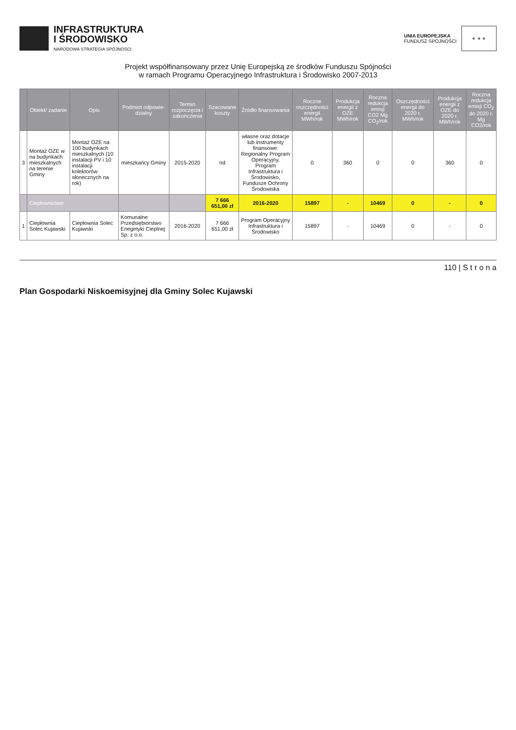INFRASTRUKTURA
I ŚRODOWISKO
NARODOWA STRATEGIA SPÓJNOŚCI
UNIA EUROPEJSKA
FUNDUSZ SPÓJNOŚCI
★ ★ ★
Projekt współfinansowany przez Unię Europejską ze środków Funduszu Spójności
w ramach Programu Operacyjnego Infrastruktura i Środowisko 2007-2013
| | Obiekt/ zadanie | Opis | Podmiot odpowie-dzialny | Termin rozpoczęcia i zakończenia | Szacowane koszty | Źródło finansowania | Roczne oszczędności energii MWh/rok | Produkcja energii z OZE MWh/rok | Roczna redukcja emisji CO2 Mg CO<sub>2</sub>/rok | Oszczędności energii do 2020 r. MWh/rok | Produkcja energii z OZE do 2020 r. MWh/rok | Roczna redukcja emisji CO<sub>2</sub> do 2020 r. Mg CO2/rok |
| --- | --- | --- | --- | --- | --- | --- | --- | --- | --- | --- | --- | --- |
| 3 | Montaż OZE w na budynkach mieszkalnych na terenie Gminy | Montaż OZE na 100 budynkach mieszkalnych (10 instalacji PV i 10 instalacji kolektorów słonecznych na rok) | mieszkańcy Gminy | 2015-2020 | nd | własne oraz dotacje lub instrumenty finansowe: Regionalny Program Operacyjny, Program Infrastruktura i Środowisko, Fundusze Ochrony Środowiska | 0 | 360 | 0 | 0 | 360 | 0 |
| | Ciepłownictwo | | | | 7 666 651,00 zł | 2016-2020 | 15897 | - | 10469 | 0 | - | 0 |
| 1 | Ciepłownia Solec Kujawski | Ciepłownia Solec Kujawski | Komunalne Przedsiębiorstwo Enegetyki Cieplnej Sp. z o.o. | 2016-2020 | 7 666 651,00 zł | Program Operacyjny Infrastruktura i Środowisko | 15897 | - | 10469 | 0 | - | 0 |
110 | S t r o n a
Plan Gospodarki Niskoemisyjnej dla Gminy Solec Kujawski